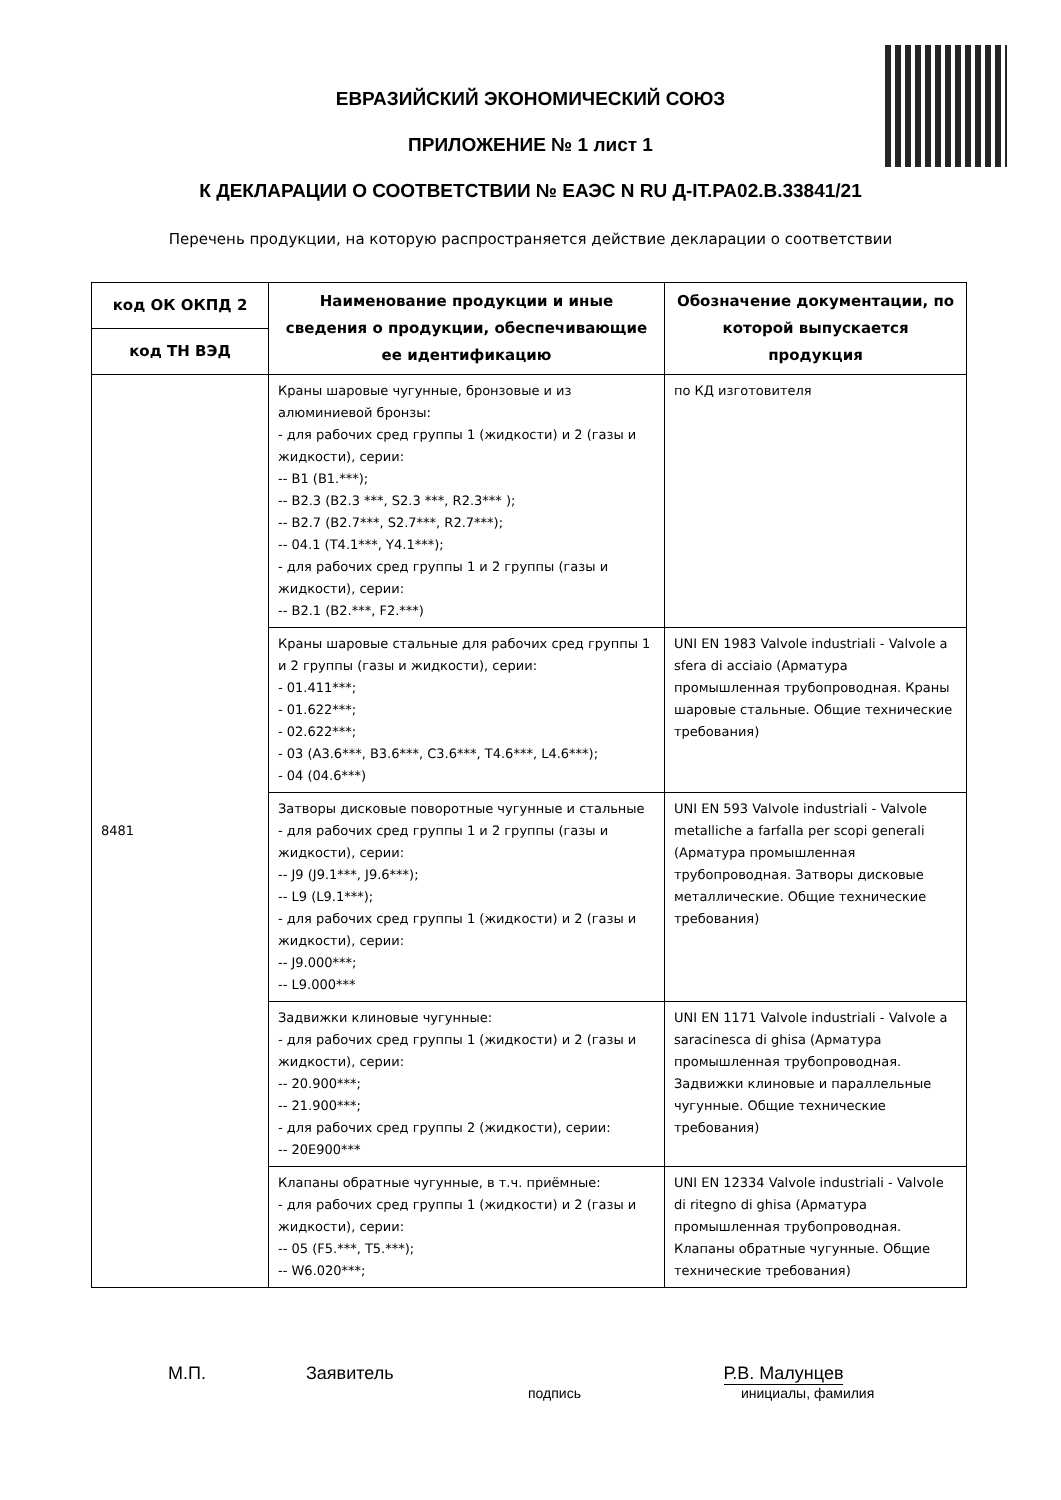ЕВРАЗИЙСКИЙ ЭКОНОМИЧЕСКИЙ СОЮЗ
ПРИЛОЖЕНИЕ № 1 лист 1
К ДЕКЛАРАЦИИ О СООТВЕТСТВИИ № ЕАЭС N RU Д-IT.РА02.В.33841/21
Перечень продукции, на которую распространяется действие декларации о соответствии
| код ОК ОКПД 2 | Наименование продукции и иные сведения о продукции, обеспечивающие ее идентификацию | Обозначение документации, по которой выпускается продукция |
| --- | --- | --- |
| код ТН ВЭД | | |
| 8481 | Краны шаровые чугунные, бронзовые и из алюминиевой бронзы: - для рабочих сред группы 1 (жидкости) и 2 (газы и жидкости), серии: -- B1 (B1.***); -- B2.3 (B2.3 ***, S2.3 ***, R2.3*** ); -- B2.7 (B2.7***, S2.7***, R2.7***); -- 04.1 (T4.1***, Y4.1***); - для рабочих сред группы 1 и 2 группы (газы и жидкости), серии: -- B2.1 (B2.***, F2.***) | по КД изготовителя |
| | Краны шаровые стальные для рабочих сред группы 1 и 2 группы (газы и жидкости), серии: - 01.411***; - 01.622***; - 02.622***; - 03 (A3.6***, B3.6***, C3.6***, T4.6***, L4.6***); - 04 (04.6***) | UNI EN 1983 Valvole industriali - Valvole a sfera di acciaio (Арматура промышленная трубопроводная. Краны шаровые стальные. Общие технические требования) |
| | Затворы дисковые поворотные чугунные и стальные - для рабочих сред группы 1 и 2 группы (газы и жидкости), серии: -- J9 (J9.1***, J9.6***); -- L9 (L9.1***); - для рабочих сред группы 1 (жидкости) и 2 (газы и жидкости), серии: -- J9.000***; -- L9.000*** | UNI EN 593 Valvole industriali - Valvole metalliche a farfalla per scopi generali (Арматура промышленная трубопроводная. Затворы дисковые металлические. Общие технические требования) |
| | Задвижки клиновые чугунные: - для рабочих сред группы 1 (жидкости) и 2 (газы и жидкости), серии: -- 20.900***; -- 21.900***; - для рабочих сред группы 2 (жидкости), серии: -- 20E900*** | UNI EN 1171 Valvole industriali - Valvole a saracinesca di ghisa (Арматура промышленная трубопроводная. Задвижки клиновые и параллельные чугунные. Общие технические требования) |
| | Клапаны обратные чугунные, в т.ч. приёмные: - для рабочих сред группы 1 (жидкости) и 2 (газы и жидкости), серии: -- 05 (F5.***, T5.***); -- W6.020***; | UNI EN 12334 Valvole industriali - Valvole di ritegno di ghisa (Арматура промышленная трубопроводная. Клапаны обратные чугунные. Общие технические требования) |
М.П. Заявитель Р.В. Малунцев
подпись инициалы, фамилия